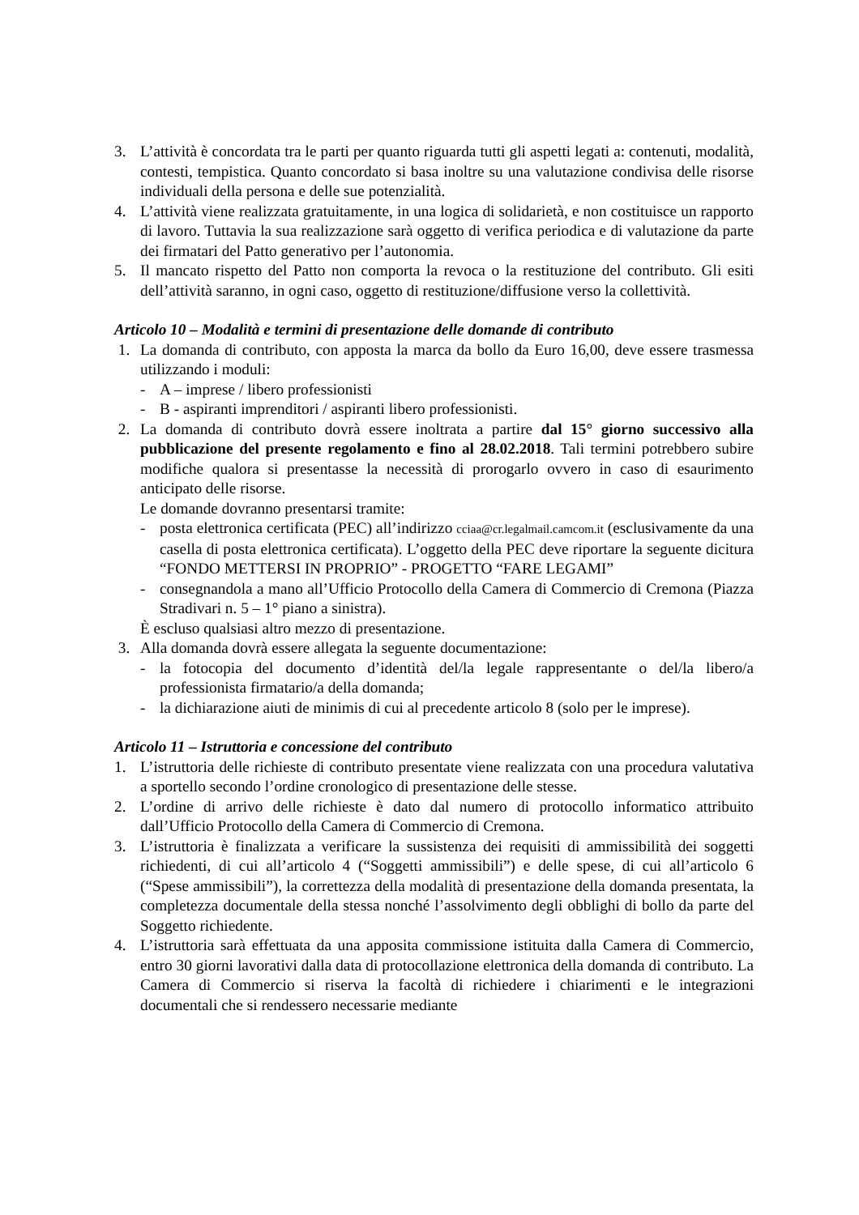3. L’attività è concordata tra le parti per quanto riguarda tutti gli aspetti legati a: contenuti, modalità, contesti, tempistica. Quanto concordato si basa inoltre su una valutazione condivisa delle risorse individuali della persona e delle sue potenzialità.
4. L’attività viene realizzata gratuitamente, in una logica di solidarietà, e non costituisce un rapporto di lavoro. Tuttavia la sua realizzazione sarà oggetto di verifica periodica e di valutazione da parte dei firmatari del Patto generativo per l’autonomia.
5. Il mancato rispetto del Patto non comporta la revoca o la restituzione del contributo. Gli esiti dell’attività saranno, in ogni caso, oggetto di restituzione/diffusione verso la collettività.
Articolo 10 – Modalità e termini di presentazione delle domande di contributo
1. La domanda di contributo, con apposta la marca da bollo da Euro 16,00, deve essere trasmessa utilizzando i moduli:
- A – imprese / libero professionisti
- B - aspiranti imprenditori / aspiranti libero professionisti.
2. La domanda di contributo dovrà essere inoltrata a partire dal 15° giorno successivo alla pubblicazione del presente regolamento e fino al 28.02.2018. Tali termini potrebbero subire modifiche qualora si presentasse la necessità di prorogarlo ovvero in caso di esaurimento anticipato delle risorse.
Le domande dovranno presentarsi tramite:
- posta elettronica certificata (PEC) all’indirizzo cciaa@cr.legalmail.camcom.it (esclusivamente da una casella di posta elettronica certificata). L’oggetto della PEC deve riportare la seguente dicitura “FONDO METTERSI IN PROPRIO” - PROGETTO “FARE LEGAMI”
- consegnandola a mano all’Ufficio Protocollo della Camera di Commercio di Cremona (Piazza Stradivari n. 5 – 1° piano a sinistra).
È escluso qualsiasi altro mezzo di presentazione.
3. Alla domanda dovrà essere allegata la seguente documentazione:
- la fotocopia del documento d’identità del/la legale rappresentante o del/la libero/a professionista firmatario/a della domanda;
- la dichiarazione aiuti de minimis di cui al precedente articolo 8 (solo per le imprese).
Articolo 11 – Istruttoria e concessione del contributo
1. L’istruttoria delle richieste di contributo presentate viene realizzata con una procedura valutativa a sportello secondo l’ordine cronologico di presentazione delle stesse.
2. L’ordine di arrivo delle richieste è dato dal numero di protocollo informatico attribuito dall’Ufficio Protocollo della Camera di Commercio di Cremona.
3. L’istruttoria è finalizzata a verificare la sussistenza dei requisiti di ammissibilità dei soggetti richiedenti, di cui all’articolo 4 (“Soggetti ammissibili”) e delle spese, di cui all’articolo 6 (“Spese ammissibili”), la correttezza della modalità di presentazione della domanda presentata, la completezza documentale della stessa nonché l’assolvimento degli obblighi di bollo da parte del Soggetto richiedente.
4. L’istruttoria sarà effettuata da una apposita commissione istituita dalla Camera di Commercio, entro 30 giorni lavorativi dalla data di protocollazione elettronica della domanda di contributo. La Camera di Commercio si riserva la facoltà di richiedere i chiarimenti e le integrazioni documentali che si rendessero necessarie mediante